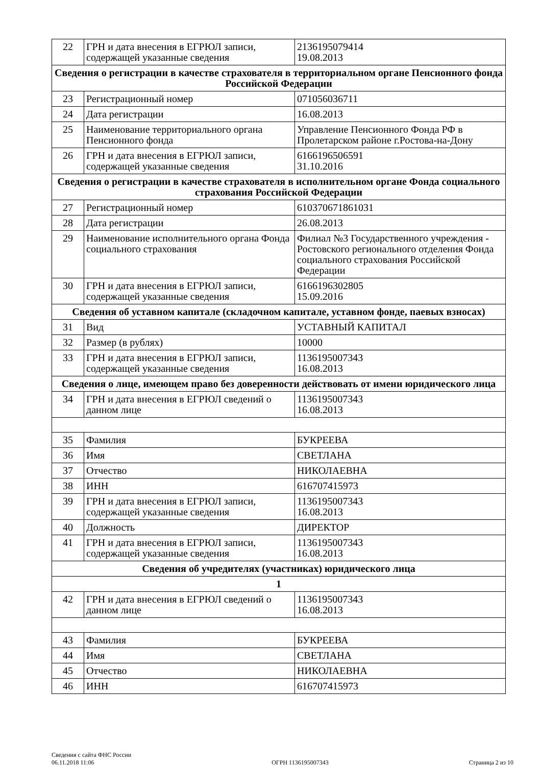| 22 | ГРН и дата внесения в ЕГРЮЛ записи, содержащей указанные сведения | 2136195079414 19.08.2013 |
| Сведения о регистрации в качестве страхователя в территориальном органе Пенсионного фонда Российской Федерации | | |
| 23 | Регистрационный номер | 071056036711 |
| 24 | Дата регистрации | 16.08.2013 |
| 25 | Наименование территориального органа Пенсионного фонда | Управление Пенсионного Фонда РФ в Пролетарском районе г.Ростова-на-Дону |
| 26 | ГРН и дата внесения в ЕГРЮЛ записи, содержащей указанные сведения | 6166196506591 31.10.2016 |
| Сведения о регистрации в качестве страхователя в исполнительном органе Фонда социального страхования Российской Федерации | | |
| 27 | Регистрационный номер | 610370671861031 |
| 28 | Дата регистрации | 26.08.2013 |
| 29 | Наименование исполнительного органа Фонда социального страхования | Филиал №3 Государственного учреждения - Ростовского регионального отделения Фонда социального страхования Российской Федерации |
| 30 | ГРН и дата внесения в ЕГРЮЛ записи, содержащей указанные сведения | 6166196302805 15.09.2016 |
| Сведения об уставном капитале (складочном капитале, уставном фонде, паевых взносах) | | |
| 31 | Вид | УСТАВНЫЙ КАПИТАЛ |
| 32 | Размер (в рублях) | 10000 |
| 33 | ГРН и дата внесения в ЕГРЮЛ записи, содержащей указанные сведения | 1136195007343 16.08.2013 |
| Сведения о лице, имеющем право без доверенности действовать от имени юридического лица | | |
| 34 | ГРН и дата внесения в ЕГРЮЛ сведений о данном лице | 1136195007343 16.08.2013 |
| 35 | Фамилия | БУКРЕЕВА |
| 36 | Имя | СВЕТЛАНА |
| 37 | Отчество | НИКОЛАЕВНА |
| 38 | ИНН | 616707415973 |
| 39 | ГРН и дата внесения в ЕГРЮЛ записи, содержащей указанные сведения | 1136195007343 16.08.2013 |
| 40 | Должность | ДИРЕКТОР |
| 41 | ГРН и дата внесения в ЕГРЮЛ записи, содержащей указанные сведения | 1136195007343 16.08.2013 |
| Сведения об учредителях (участниках) юридического лица | | |
| 1 | | |
| 42 | ГРН и дата внесения в ЕГРЮЛ сведений о данном лице | 1136195007343 16.08.2013 |
| 43 | Фамилия | БУКРЕЕВА |
| 44 | Имя | СВЕТЛАНА |
| 45 | Отчество | НИКОЛАЕВНА |
| 46 | ИНН | 616707415973 |
Сведения с сайта ФНС России
06.11.2018 11:06
ОГРН 1136195007343
Страница 2 из 10